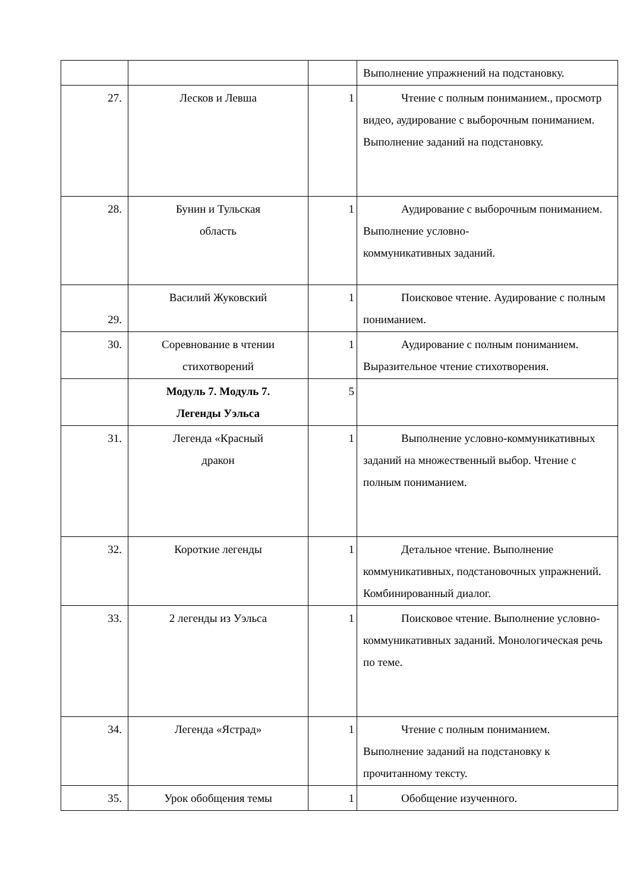| | | | Выполнение упражнений на подстановку. |
| 27. | Лесков и Левша | 1 | Чтение с полным пониманием., просмотр видео, аудирование с выборочным пониманием. Выполнение заданий на подстановку. |
| 28. | Бунин и Тульская область | 1 | Аудирование с выборочным пониманием. Выполнение условно- коммуникативных заданий. |
| 29. | Василий Жуковский | 1 | Поисковое чтение. Аудирование с полным пониманием. |
| 30. | Соревнование в чтении стихотворений | 1 | Аудирование с полным пониманием. Выразительное чтение стихотворения. |
| | Модуль 7. Модуль 7. Легенды Уэльса | 5 | |
| 31. | Легенда «Красный дракон | 1 | Выполнение условно-коммуникативных заданий на множественный выбор. Чтение с полным пониманием. |
| 32. | Короткие легенды | 1 | Детальное чтение. Выполнение коммуникативных, подстановочных упражнений. Комбинированный диалог. |
| 33. | 2 легенды из Уэльса | 1 | Поисковое чтение. Выполнение условно- коммуникативных заданий. Монологическая речь по теме. |
| 34. | Легенда «Ястрад» | 1 | Чтение с полным пониманием. Выполнение заданий на подстановку к прочитанному тексту. |
| 35. | Урок обобщения темы | 1 | Обобщение изученного. |